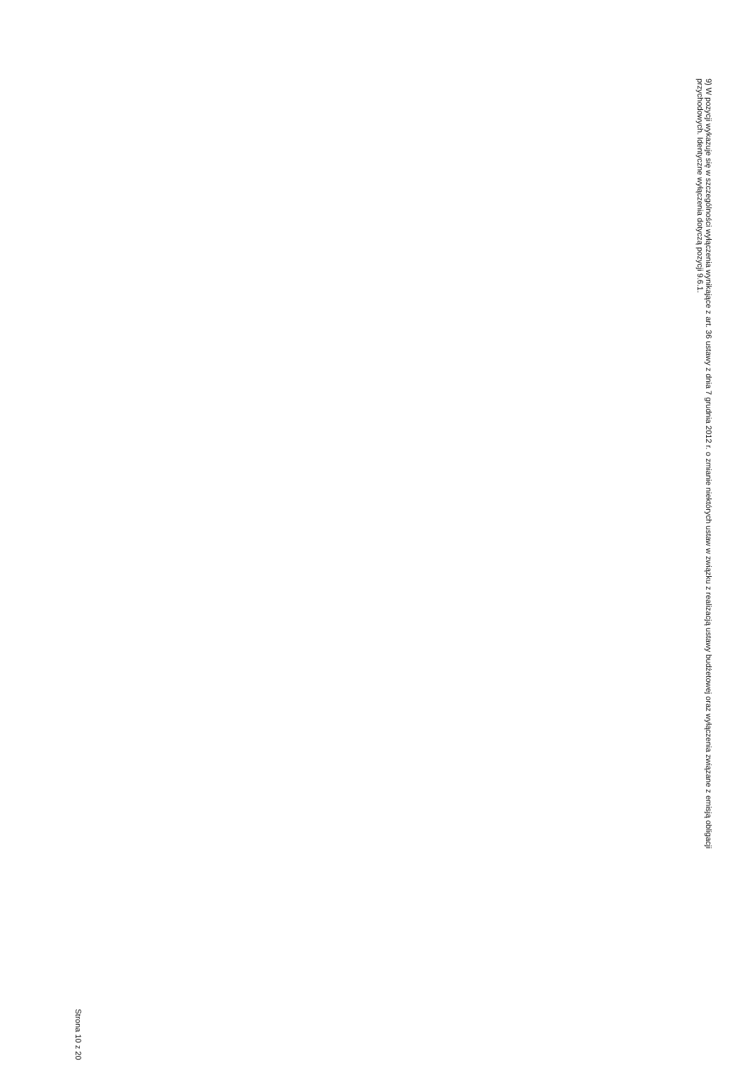9) W pozycji wykazuje się w szczególności wyłączenia wynikające z art. 36 ustawy z dnia 7 grudnia 2012 r. o zmianie niektórych ustaw w związku z realizacją ustawy budżetowej oraz wyłączenia związane z emisją obligacji przychodowych. Identyczne wyłączenia dotyczą pozycji 9.6.1.
Strona 10 z 20